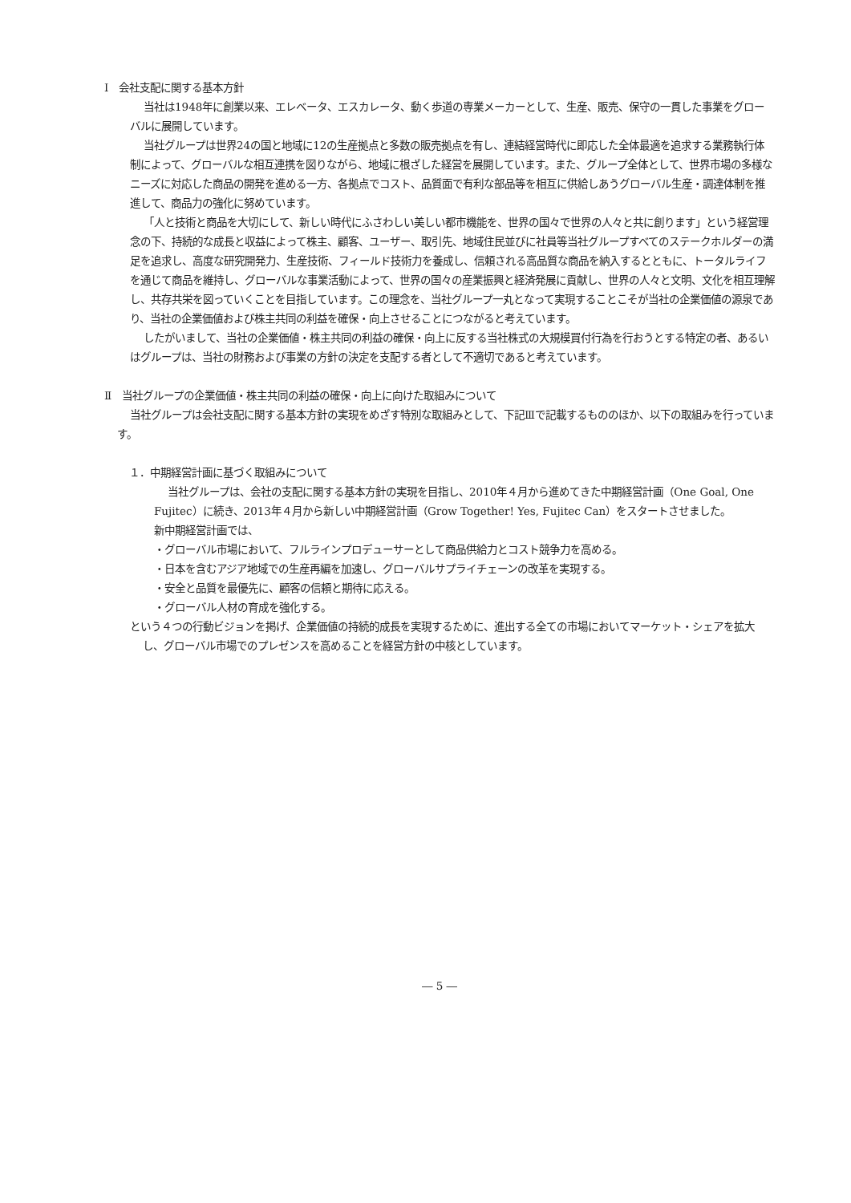Ⅰ　会社支配に関する基本方針
当社は1948年に創業以来、エレベータ、エスカレータ、動く歩道の専業メーカーとして、生産、販売、保守の一貫した事業をグローバルに展開しています。
当社グループは世界24の国と地域に12の生産拠点と多数の販売拠点を有し、連結経営時代に即応した全体最適を追求する業務執行体制によって、グローバルな相互連携を図りながら、地域に根ざした経営を展開しています。また、グループ全体として、世界市場の多様なニーズに対応した商品の開発を進める一方、各拠点でコスト、品質面で有利な部品等を相互に供給しあうグローバル生産・調達体制を推進して、商品力の強化に努めています。
「人と技術と商品を大切にして、新しい時代にふさわしい美しい都市機能を、世界の国々で世界の人々と共に創ります」という経営理念の下、持続的な成長と収益によって株主、顧客、ユーザー、取引先、地域住民並びに社員等当社グループすべてのステークホルダーの満足を追求し、高度な研究開発力、生産技術、フィールド技術力を養成し、信頼される高品質な商品を納入するとともに、トータルライフを通じて商品を維持し、グローバルな事業活動によって、世界の国々の産業振興と経済発展に貢献し、世界の人々と文明、文化を相互理解し、共存共栄を図っていくことを目指しています。この理念を、当社グループ一丸となって実現することこそが当社の企業価値の源泉であり、当社の企業価値および株主共同の利益を確保・向上させることにつながると考えています。
したがいまして、当社の企業価値・株主共同の利益の確保・向上に反する当社株式の大規模買付行為を行おうとする特定の者、あるいはグループは、当社の財務および事業の方針の決定を支配する者として不適切であると考えています。
Ⅱ　当社グループの企業価値・株主共同の利益の確保・向上に向けた取組みについて
当社グループは会社支配に関する基本方針の実現をめざす特別な取組みとして、下記Ⅲで記載するもののほか、以下の取組みを行っています。
１．中期経営計画に基づく取組みについて
当社グループは、会社の支配に関する基本方針の実現を目指し、2010年４月から進めてきた中期経営計画（One Goal, One Fujitec）に続き、2013年４月から新しい中期経営計画（Grow Together! Yes, Fujitec Can）をスタートさせました。
新中期経営計画では、
・グローバル市場において、フルラインプロデューサーとして商品供給力とコスト競争力を高める。
・日本を含むアジア地域での生産再編を加速し、グローバルサプライチェーンの改革を実現する。
・安全と品質を最優先に、顧客の信頼と期待に応える。
・グローバル人材の育成を強化する。
という４つの行動ビジョンを掲げ、企業価値の持続的成長を実現するために、進出する全ての市場においてマーケット・シェアを拡大し、グローバル市場でのプレゼンスを高めることを経営方針の中核としています。
― 5 ―